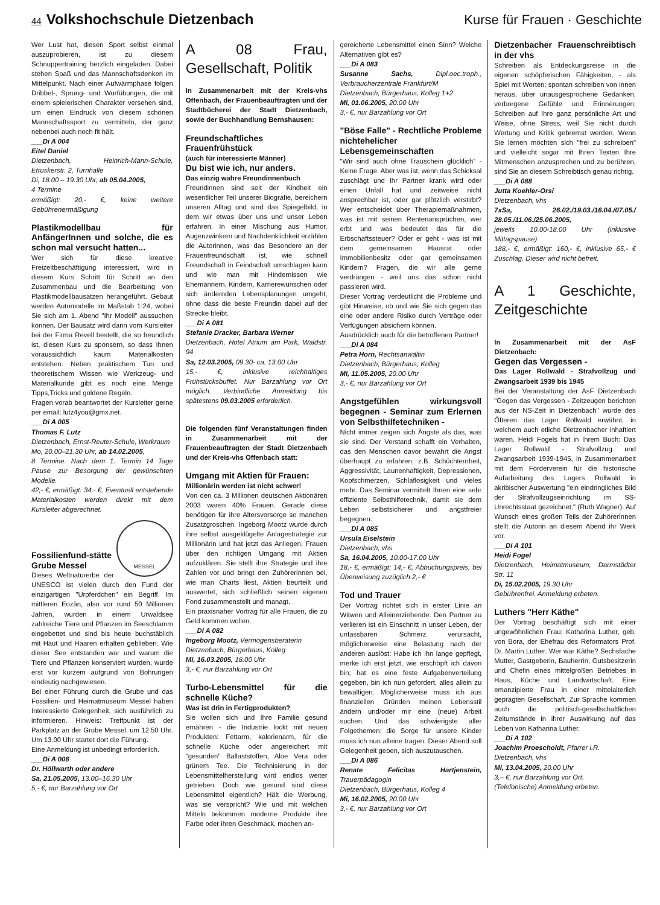44 Volkshochschule Dietzenbach Kurse für Frauen · Geschichte
Wer Lust hat, diesen Sport selbst einmal auszuprobieren, ist zu diesem Schnuppertraining herzlich eingeladen. Dabei stehen Spaß und das Mannschaftsdenken im Mittelpunkt. Nach einer Aufwärmphase folgen Dribbel-, Sprung- und Wurfübungen, die mit einem spielerischen Charakter versehen sind, um einen Eindruck von diesem schönen Mannschaftssport zu vermitteln, der ganz nebenbei auch noch fit hält.
___Di A 004
Eitel Daniel
Dietzenbach, Heinrich-Mann-Schule, Etruskerstr. 2, Turnhalle
Di, 18.00 – 19.30 Uhr, ab 05.04.2005,
4 Termine
ermäßigt: 20,- €, keine weitere Gebührenermäßigung
Plastikmodellbau für AnfängerInnen und solche, die es schon mal versucht hatten...
Wer sich für diese kreative Freizeitbeschäftigung interessiert, wird in diesem Kurs Schritt für Schritt an den Zusammenbau und die Bearbeitung von Plastikmodellbausätzen herangeführt. Gebaut werden Automodelle im Maßstab 1:24, wobei Sie sich am 1. Abend "Ihr Modell" aussuchen können. Der Bausatz wird dann vom Kursleiter bei der Firma Revell bestellt, die so freundlich ist, diesen Kurs zu sponsern, so dass Ihnen voraussichtlich kaum Materialkosten entstehen. Neben praktischem Tun und theoretischem Wissen wie Werkzeug- und Materialkunde gibt es noch eine Menge Tipps,Tricks und goldene Regeln.
Fragen vorab beantwortet der Kursleiter gerne per email: lutz4you@gmx.net.
___Di A 005
Thomas F. Lutz
Dietzenbach, Ernst-Reuter-Schule, Werkraum
Mo, 20.00–21.30 Uhr, ab 14.02.2005,
8 Termine. Nach dem 1. Termin 14 Tage Pause zur Besorgung der gewünschten Modelle.
42,- €, ermäßigt: 34,- €. Eventuell entstehende Materialkosten werden direkt mit dem Kursleiter abgerechnet.
MESSEL
Fossilienfund-stätte Grube Messel
Dieses Weltnaturerbe der UNESCO ist vielen durch den Fund der einzigartigen "Urpferdchen" ein Begriff. Im mittleren Eozän, also vor rund 50 Millionen Jahren, wurden in einem Urwaldsee zahlreiche Tiere und Pflanzen im Seeschlamm eingebettet und sind bis heute buchstäblich mit Haut und Haaren erhalten geblieben. Wie dieser See entstanden war und warum die Tiere und Pflanzen konserviert wurden, wurde erst vor kurzem aufgrund von Bohrungen eindeutig nachgewiesen.
Bei einer Führung durch die Grube und das Fossilien- und Heimatmuseum Messel haben Interessierte Gelegenheit, sich ausführlich zu informieren. Hinweis: Treffpunkt ist der Parkplatz an der Grube Messel, um 12.50 Uhr. Um 13.00 Uhr startet dort die Führung.
Eine Anmeldung ist unbedingt erforderlich.
___Di A 006
Dr. Höllwarth oder andere
Sa, 21.05.2005, 13.00–16.30 Uhr
5,- €, nur Barzahlung vor Ort
A 08 Frau, Gesellschaft, Politik
In Zusammenarbeit mit der Kreis-vhs Offenbach, der Frauenbeauftragten und der Stadtbücherei der Stadt Dietzenbach, sowie der Buchhandlung Bernshausen:
Freundschaftliches Frauenfrühstück
(auch für interessierte Männer)
Du bist wie ich, nur anders.
Das einzig wahre Freundinnenbuch
Freundinnen sind seit der Kindheit ein wesentlicher Teil unserer Biografie, bereichern unseren Alltag und sind das Spiegelbild, in dem wir etwas über uns und unser Leben erfahren. In einer Mischung aus Humor, Augenzwinkern und Nachdenklichkeit erzählen die Autorinnen, was das Besondere an der Frauenfreundschaft ist, wie schnell Freundschaft in Feindschaft umschlagen kann und wie man mit Hindernissen wie Ehemännern, Kindern, Karrierewünschen oder sich ändernden Lebensplanungen umgeht, ohne dass die beste Freundin dabei auf der Strecke bleibt.
___Di A 081
Stefanie Dracker, Barbara Werner
Dietzenbach, Hotel Atrium am Park, Waldstr. 94
Sa, 12.03.2005, 09.30- ca. 13.00 Uhr
15,- €, inklusive reichhaltiges Frühstücksbuffet. Nur Barzahlung vor Ort möglich. Verbindliche Anmeldung bis spätestens 09.03.2005 erforderlich.
Die folgenden fünf Veranstaltungen finden in Zusammenarbeit mit der Frauenbeauftragten der Stadt Dietzenbach und der Kreis-vhs Offenbach statt:
Umgang mit Aktien für Frauen:
Millionärin werden ist nicht schwer!
Von den ca. 3 Millionen deutschen Aktionären 2003 waren 40% Frauen. Gerade diese benötigen für ihre Altersvorsorge so manchen Zusatzgroschen. Ingeborg Mootz wurde durch ihre selbst ausgeklügelte Anlagestrategie zur Millionärin und hat jetzt das Anliegen, Frauen über den richtigen Umgang mit Aktien aufzuklären. Sie stellt ihre Strategie und ihre Zahlen vor und bringt den Zuhörerinnen bei, wie man Charts liest, Aktien beurteilt und auswertet, sich schließlich seinen eigenen Fond zusammenstellt und managt.
Ein praxisnaher Vortrag für alle Frauen, die zu Geld kommen wollen.
___Di A 082
Ingeborg Mootz, Vermögensberaterin
Dietzenbach, Bürgerhaus, Kolleg
Mi, 16.03.2005, 18.00 Uhr
3,- €, nur Barzahlung vor Ort
Turbo-Lebensmittel für die schnelle Küche?
Was ist drin in Fertigprodukten?
Sie wollen sich und Ihre Familie gesund ernähren - die Industrie lockt mit neuen Produkten: Fettarm, kalorienarm, für die schnelle Küche oder angereichert mit "gesunden" Ballaststoffen, Aloe Vera oder grünem Tee. Die Technisierung in der Lebensmittelherstellung wird endlos weiter getrieben. Doch wie gesund sind diese Lebensmittel eigentlich? Hält die Werbung, was sie verspricht? Wie und mit welchen Mitteln bekommen moderne Produkte ihre Farbe oder ihren Geschmack, machen an-
gereicherte Lebensmittel einen Sinn? Welche Alternativen gibt es?
___Di A 083
Susanne Sachs, Dipl.oec.troph., Verbraucherzentrale Frankfurt/M
Dietzenbach, Bürgerhaus, Kolleg 1+2
Mi, 01.06.2005, 20.00 Uhr
3,- €, nur Barzahlung vor Ort
"Böse Falle" - Rechtliche Probleme nichtehelicher Lebensgemeinschaften
"Wir sind auch ohne Trauschein glücklich" - Keine Frage. Aber was ist, wenn das Schicksal zuschlägt und Ihr Partner krank wird oder einen Unfall hat und zeitweise nicht ansprechbar ist, oder gar plötzlich verstirbt? Wer entscheidet über Therapiemaßnahmen, was ist mit seinen Rentenansprüchen, wer erbt und was bedeutet das für die Erbschaftssteuer? Oder er geht - was ist mit dem gemeinsamen Hausrat oder Immobilienbesitz oder gar gemeinsamen Kindern? Fragen, die wir alle gerne verdrängen - weil uns das schon nicht passieren wird.
Dieser Vortrag verdeutlicht die Probleme und gibt Hinweise, ob und wie Sie sich gegen das eine oder andere Risiko durch Verträge oder Verfügungen absichern können.
Ausdrücklich auch für die betroffenen Partner!
___Di A 084
Petra Horn, Rechtsanwältin
Dietzenbach, Bürgerhaus, Kolleg
Mi, 11.05.2005, 20.00 Uhr
3,- €, nur Barzahlung vor Ort
Angstgefühlen wirkungsvoll begegnen - Seminar zum Erlernen von Selbsthilfetechniken -
Nicht immer zeigen sich Ängste als das, was sie sind. Der Verstand schafft ein Verhalten, das den Menschen davor bewahrt die Angst überhaupt zu erfahren, z.B. Schüchternheit, Aggressivität, Launenhaftigkeit, Depressionen, Kopfschmerzen, Schlaflosigkeit und vieles mehr. Das Seminar vermittelt Ihnen eine sehr effiziente Selbsthilfetechnik, damit sie dem Leben selbstsicherer und angstfreier begegnen.
___Di A 085
Ursula Eiselstein
Dietzenbach, vhs
Sa, 16.04.2005, 10.00-17.00 Uhr
18,- €, ermäßigt: 14,- €, Abbuchungspreis, bei Überweisung zuzüglich 2,- €
Tod und Trauer
Der Vortrag richtet sich in erster Linie an Witwen und Alleinerziehende. Den Partner zu verlieren ist ein Einschnitt in unser Leben, der unfassbaren Schmerz verursacht, möglicherweise eine Belastung nach der anderen auslöst: Habe ich ihn lange gepflegt, merke ich erst jetzt, wie erschöpft ich davon bin; hat es eine feste Aufgabenverteilung gegeben, bin ich nun gefordert, alles allein zu bewältigen. Möglicherweise muss ich aus finanziellen Gründen meinen Lebensstil ändern und/oder mir eine (neue) Arbeit suchen. Und das schwierigste aller Folgethemen: die Sorge für unsere Kinder muss ich nun alleine tragen. Dieser Abend soll Gelegenheit geben, sich auszutauschen.
___Di A 086
Renate Felicitas Hartjenstein, Trauerpädagogin
Dietzenbach, Bürgerhaus, Kolleg 4
Mi, 16.02.2005, 20.00 Uhr
3,- €, nur Barzahlung vor Ort
Dietzenbacher Frauenschreibtisch in der vhs
Schreiben als Entdeckungsreise in die eigenen schöpferischen Fähigkeiten, - als Spiel mit Worten; spontan schreiben von innen heraus, über unausgesprochene Gedanken, verborgene Gefühle und Erinnerungen; Schreiben auf Ihre ganz persönliche Art und Weise, ohne Stress, weil Sie nicht durch Wertung und Kritik gebremst werden. Wenn Sie lernen möchten sich "frei zu schreiben" und vielleicht sogar mit Ihren Texten Ihre Mitmenschen anzusprechen und zu berühren, sind Sie an diesem Schreibtisch genau richtig.
___Di A 088
Jutta Koehler-Orsi
Dietzenbach, vhs
7xSa, 26.02./19.03./16.04./07.05./ 28.05./11.06./25.06.2005,
jeweils 10.00-18.00 Uhr (inklusive Mittagspause)
188,- €, ermäßigt: 160,- €, inklusive 65,- € Zuschlag. Dieser wird nicht befreit.
A 1 Geschichte, Zeitgeschichte
In Zusammenarbeit mit der AsF Dietzenbach:
Gegen das Vergessen -
Das Lager Rollwald - Strafvollzug und Zwangsarbeit 1939 bis 1945
Bei der Veranstaltung der AsF Dietzenbach "Gegen das Vergessen - Zeitzeugen berichten aus der NS-Zeit in Dietzenbach" wurde des Öfteren das Lager Rollwald erwähnt, in welchem auch etliche Dietzenbacher inhaftiert waren. Heidi Fogels hat in Ihrem Buch: Das Lager Rollwald - Strafvollzug und Zwangsarbeit 1939-1945, in Zusammenarbeit mit dem Förderverein für die historische Aufarbeitung des Lagers Rollwald in akribischer Auswertung "ein eindringliches Bild der Strafvollzugseinrichtung im SS-Unrechtsstaat gezeichnet." (Ruth Wagner). Auf Wunsch eines großen Teils der ZuhörerInnen stellt die Autorin an diesem Abend ihr Werk vor.
___Di A 101
Heidi Fogel
Dietzenbach, Heimatmuseum, Darmstädter Str. 11
Di, 15.02.2005, 19.30 Uhr
Gebührenfrei. Anmeldung erbeten.
Luthers "Herr Käthe"
Der Vortrag beschäftigt sich mit einer ungewöhnlichen Frau: Katharina Luther, geb. von Bora, der Ehefrau des Reformators Prof. Dr. Martin Luther. Wer war Käthe? Sechsfache Mutter, Gastgeberin, Bauherrin, Gutsbesitzerin und Chefin eines mittelgroßen Betriebes in Haus, Küche und Landwirtschaft. Eine emanzipierte Frau in einer mittelalterlich geprägten Gesellschaft. Zur Sprache kommen auch die politisch-gesellschaftlichen Zeitumstände in ihrer Auswirkung auf das Leben von Katharina Luther.
___Di A 102
Joachim Proescholdt, Pfarrer i.R.
Dietzenbach, vhs
Mi, 13.04.2005, 20.00 Uhr
3,– €, nur Barzahlung vor Ort.
(Telefonische) Anmeldung erbeten.